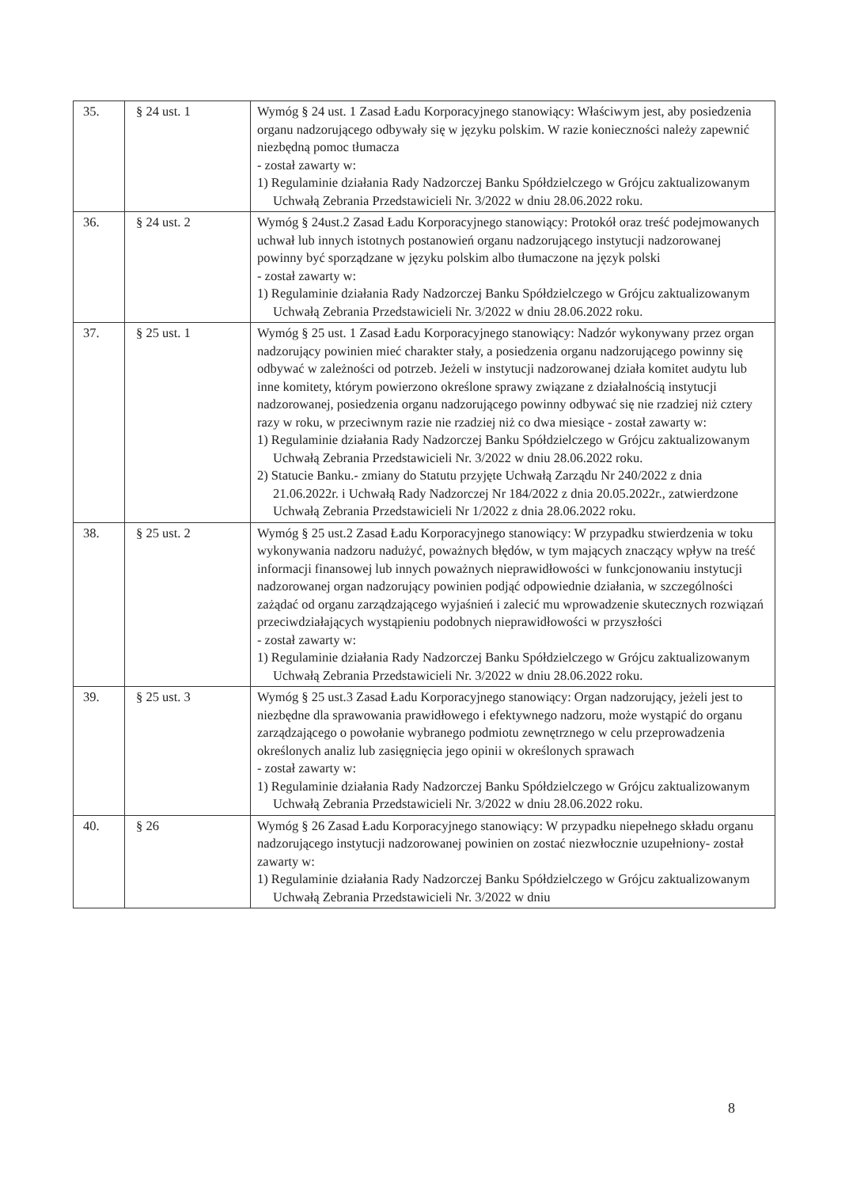| 35. | § 24 ust. 1 | Wymóg § 24 ust. 1 Zasad Ładu Korporacyjnego stanowiący: Właściwym jest, aby posiedzenia organu nadzorującego odbywały się w języku polskim. W razie konieczności należy zapewnić niezbędną pomoc tłumacza - został zawarty w: 1) Regulaminie działania Rady Nadzorczej Banku Spółdzielczego w Grójcu zaktualizowanym Uchwałą Zebrania Przedstawicieli Nr. 3/2022 w dniu 28.06.2022 roku. |
| 36. | § 24 ust. 2 | Wymóg § 24ust.2 Zasad Ładu Korporacyjnego stanowiący: Protokół oraz treść podejmowanych uchwał lub innych istotnych postanowień organu nadzorującego instytucji nadzorowanej powinny być sporządzane w języku polskim albo tłumaczone na język polski - został zawarty w: 1) Regulaminie działania Rady Nadzorczej Banku Spółdzielczego w Grójcu zaktualizowanym Uchwałą Zebrania Przedstawicieli Nr. 3/2022 w dniu 28.06.2022 roku. |
| 37. | § 25 ust. 1 | Wymóg § 25 ust. 1 Zasad Ładu Korporacyjnego stanowiący: Nadzór wykonywany przez organ nadzorujący powinien mieć charakter stały, a posiedzenia organu nadzorującego powinny się odbywać w zależności od potrzeb. Jeżeli w instytucji nadzorowanej działa komitet audytu lub inne komitety, którym powierzono określone sprawy związane z działalnością instytucji nadzorowanej, posiedzenia organu nadzorującego powinny odbywać się nie rzadziej niż cztery razy w roku, w przeciwnym razie nie rzadziej niż co dwa miesiące - został zawarty w: 1) Regulaminie działania Rady Nadzorczej Banku Spółdzielczego w Grójcu zaktualizowanym Uchwałą Zebrania Przedstawicieli Nr. 3/2022 w dniu 28.06.2022 roku. 2) Statucie Banku.- zmiany do Statutu przyjęte Uchwałą Zarządu Nr 240/2022 z dnia 21.06.2022r. i Uchwałą Rady Nadzorczej Nr 184/2022 z dnia 20.05.2022r., zatwierdzone Uchwałą Zebrania Przedstawicieli Nr 1/2022 z dnia 28.06.2022 roku. |
| 38. | § 25 ust. 2 | Wymóg § 25 ust.2 Zasad Ładu Korporacyjnego stanowiący: W przypadku stwierdzenia w toku wykonywania nadzoru nadużyć, poważnych błędów, w tym mających znaczący wpływ na treść informacji finansowej lub innych poważnych nieprawidłowości w funkcjonowaniu instytucji nadzorowanej organ nadzorujący powinien podjąć odpowiednie działania, w szczególności zażądać od organu zarządzającego wyjaśnień i zalecić mu wprowadzenie skutecznych rozwiązań przeciwdziałających wystąpieniu podobnych nieprawidłowości w przyszłości - został zawarty w: 1) Regulaminie działania Rady Nadzorczej Banku Spółdzielczego w Grójcu zaktualizowanym Uchwałą Zebrania Przedstawicieli Nr. 3/2022 w dniu 28.06.2022 roku. |
| 39. | § 25 ust. 3 | Wymóg § 25 ust.3 Zasad Ładu Korporacyjnego stanowiący: Organ nadzorujący, jeżeli jest to niezbędne dla sprawowania prawidłowego i efektywnego nadzoru, może wystąpić do organu zarządzającego o powołanie wybranego podmiotu zewnętrznego w celu przeprowadzenia określonych analiz lub zasięgnięcia jego opinii w określonych sprawach - został zawarty w: 1) Regulaminie działania Rady Nadzorczej Banku Spółdzielczego w Grójcu zaktualizowanym Uchwałą Zebrania Przedstawicieli Nr. 3/2022 w dniu 28.06.2022 roku. |
| 40. | § 26 | Wymóg § 26 Zasad Ładu Korporacyjnego stanowiący: W przypadku niepełnego składu organu nadzorującego instytucji nadzorowanej powinien on zostać niezwłocznie uzupełniony- został zawarty w: 1) Regulaminie działania Rady Nadzorczej Banku Spółdzielczego w Grójcu zaktualizowanym Uchwałą Zebrania Przedstawicieli Nr. 3/2022 w dniu |
8